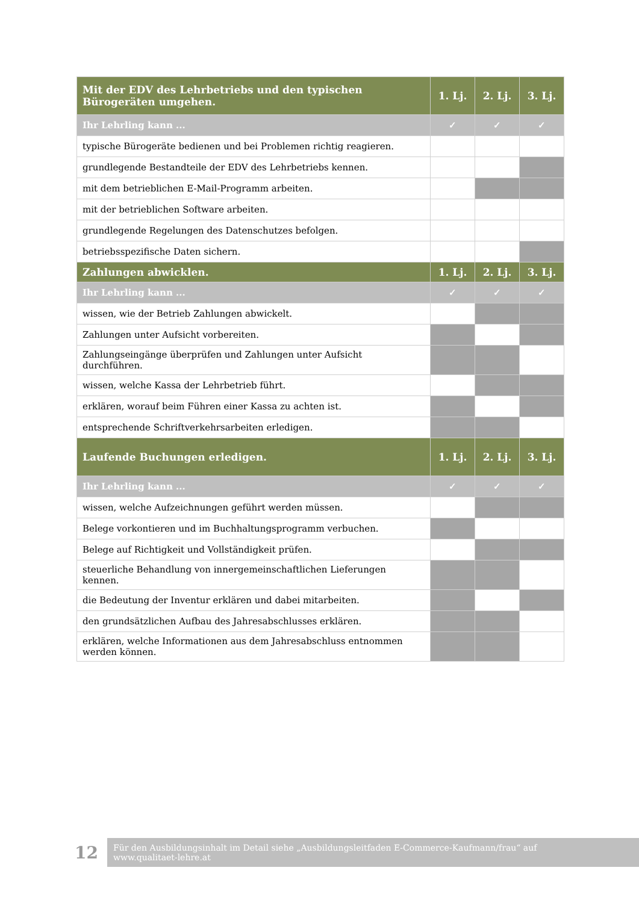| Mit der EDV des Lehrbetriebs und den typischen Bürogeräten umgehen. | 1. Lj. | 2. Lj. | 3. Lj. |
| --- | --- | --- | --- |
| Ihr Lehrling kann ... | ✓ | ✓ | ✓ |
| typische Bürogeräte bedienen und bei Problemen richtig reagieren. | | | |
| grundlegende Bestandteile der EDV des Lehrbetriebs kennen. | | | |
| mit dem betrieblichen E-Mail-Programm arbeiten. | | | |
| mit der betrieblichen Software arbeiten. | | | |
| grundlegende Regelungen des Datenschutzes befolgen. | | | |
| betriebsspezifische Daten sichern. | | | |
| Zahlungen abwicklen. | 1. Lj. | 2. Lj. | 3. Lj. |
| Ihr Lehrling kann ... | ✓ | ✓ | ✓ |
| wissen, wie der Betrieb Zahlungen abwickelt. | | | |
| Zahlungen unter Aufsicht vorbereiten. | | | |
| Zahlungseingänge überprüfen und Zahlungen unter Aufsicht durchführen. | | | |
| wissen, welche Kassa der Lehrbetrieb führt. | | | |
| erklären, worauf beim Führen einer Kassa zu achten ist. | | | |
| entsprechende Schriftverkehrsarbeiten erledigen. | | | |
| Laufende Buchungen erledigen. | 1. Lj. | 2. Lj. | 3. Lj. |
| Ihr Lehrling kann ... | ✓ | ✓ | ✓ |
| wissen, welche Aufzeichnungen geführt werden müssen. | | | |
| Belege vorkontieren und im Buchhaltungsprogramm verbuchen. | | | |
| Belege auf Richtigkeit und Vollständigkeit prüfen. | | | |
| steuerliche Behandlung von innergemeinschaftlichen Lieferungen kennen. | | | |
| die Bedeutung der Inventur erklären und dabei mitarbeiten. | | | |
| den grundsätzlichen Aufbau des Jahresabschlusses erklären. | | | |
| erklären, welche Informationen aus dem Jahresabschluss entnommen werden können. | | | |
12
Für den Ausbildungsinhalt im Detail siehe „Ausbildungsleitfaden E-Commerce-Kaufmann/frau“ auf
www.qualitaet-lehre.at